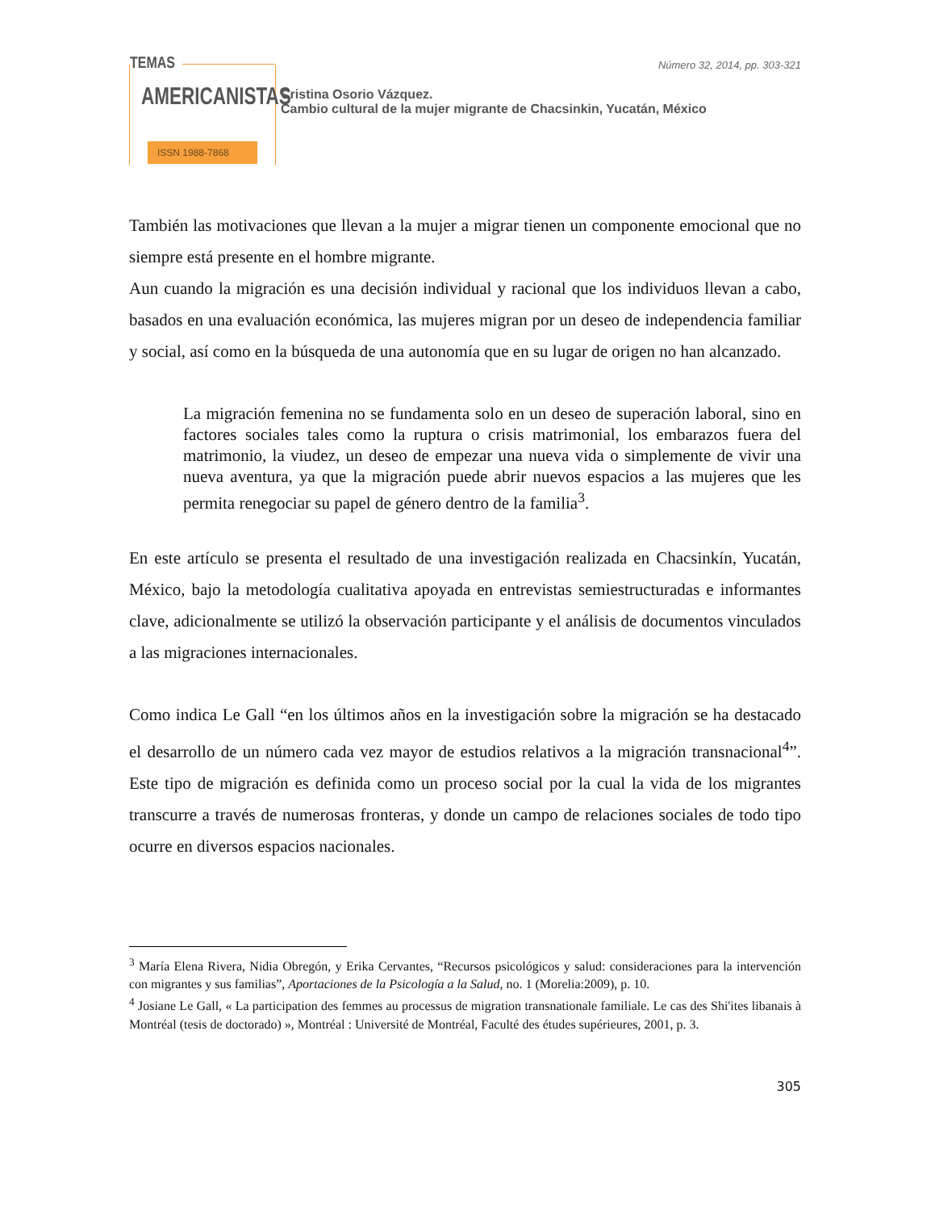TEMAS
AMERICANISTAS
ISSN 1988-7868
Número 32, 2014, pp. 303-321
Cristina Osorio Vázquez.
Cambio cultural de la mujer migrante de Chacsinkin, Yucatán, México
También las motivaciones que llevan a la mujer a migrar tienen un componente emocional que no siempre está presente en el hombre migrante.
Aun cuando la migración es una decisión individual y racional que los individuos llevan a cabo, basados en una evaluación económica, las mujeres migran por un deseo de independencia familiar y social, así como en la búsqueda de una autonomía que en su lugar de origen no han alcanzado.
La migración femenina no se fundamenta solo en un deseo de superación laboral, sino en factores sociales tales como la ruptura o crisis matrimonial, los embarazos fuera del matrimonio, la viudez, un deseo de empezar una nueva vida o simplemente de vivir una nueva aventura, ya que la migración puede abrir nuevos espacios a las mujeres que les permita renegociar su papel de género dentro de la familia<sup>3</sup>.
En este artículo se presenta el resultado de una investigación realizada en Chacsinkín, Yucatán, México, bajo la metodología cualitativa apoyada en entrevistas semiestructuradas e informantes clave, adicionalmente se utilizó la observación participante y el análisis de documentos vinculados a las migraciones internacionales.
Como indica Le Gall “en los últimos años en la investigación sobre la migración se ha destacado el desarrollo de un número cada vez mayor de estudios relativos a la migración transnacional<sup>4</sup>”. Este tipo de migración es definida como un proceso social por la cual la vida de los migrantes transcurre a través de numerosas fronteras, y donde un campo de relaciones sociales de todo tipo ocurre en diversos espacios nacionales.
<sup>3</sup> María Elena Rivera, Nidia Obregón, y Erika Cervantes, “Recursos psicológicos y salud: consideraciones para la intervención con migrantes y sus familias”, Aportaciones de la Psicología a la Salud, no. 1 (Morelia:2009), p. 10.
<sup>4</sup> Josiane Le Gall, « La participation des femmes au processus de migration transnationale familiale. Le cas des Shi'ites libanais à Montréal (tesis de doctorado) », Montréal : Université de Montréal, Faculté des études supérieures, 2001, p. 3.
305